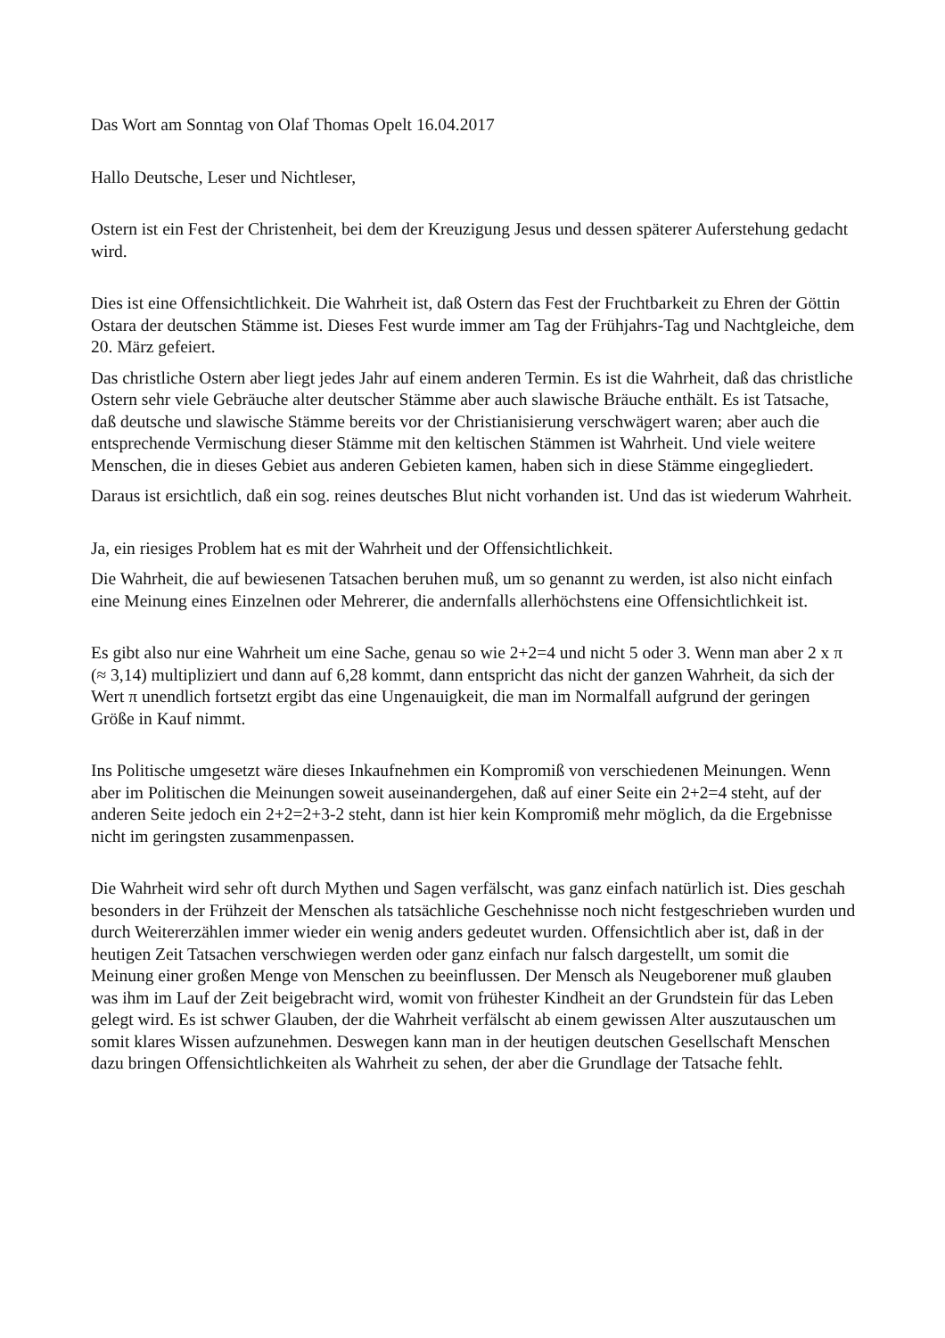Das Wort am Sonntag von Olaf Thomas Opelt 16.04.2017
Hallo Deutsche, Leser und Nichtleser,
Ostern ist ein Fest der Christenheit, bei dem der Kreuzigung Jesus und dessen späterer Auferstehung gedacht wird.
Dies ist eine Offensichtlichkeit. Die Wahrheit ist, daß Ostern das Fest der Fruchtbarkeit zu Ehren der Göttin Ostara der deutschen Stämme ist. Dieses Fest wurde immer am Tag der Frühjahrs-Tag und Nachtgleiche, dem 20. März gefeiert.
Das christliche Ostern aber liegt jedes Jahr auf einem anderen Termin. Es ist die Wahrheit, daß das christliche Ostern sehr viele Gebräuche alter deutscher Stämme aber auch slawische Bräuche enthält. Es ist Tatsache, daß deutsche und slawische Stämme bereits vor der Christianisierung verschwägert waren; aber auch die entsprechende Vermischung dieser Stämme mit den keltischen Stämmen ist Wahrheit. Und viele weitere Menschen, die in dieses Gebiet aus anderen Gebieten kamen, haben sich in diese Stämme eingegliedert.
Daraus ist ersichtlich, daß ein sog. reines deutsches Blut nicht vorhanden ist. Und das ist wiederum Wahrheit.
Ja, ein riesiges Problem hat es mit der Wahrheit und der Offensichtlichkeit.
Die Wahrheit, die auf bewiesenen Tatsachen beruhen muß, um so genannt zu werden, ist also nicht einfach eine Meinung eines Einzelnen oder Mehrerer, die andernfalls allerhöchstens eine Offensichtlichkeit ist.
Es gibt also nur eine Wahrheit um eine Sache, genau so wie 2+2=4 und nicht 5 oder 3. Wenn man aber 2 x π (≈ 3,14) multipliziert und dann auf 6,28 kommt, dann entspricht das nicht der ganzen Wahrheit, da sich der Wert π unendlich fortsetzt ergibt das eine Ungenauigkeit, die man im Normalfall aufgrund der geringen Größe in Kauf nimmt.
Ins Politische umgesetzt wäre dieses Inkaufnehmen ein Kompromiß von verschiedenen Meinungen. Wenn aber im Politischen die Meinungen soweit auseinandergehen, daß auf einer Seite ein 2+2=4 steht, auf der anderen Seite jedoch ein 2+2=2+3-2 steht, dann ist hier kein Kompromiß mehr möglich, da die Ergebnisse nicht im geringsten zusammenpassen.
Die Wahrheit wird sehr oft durch Mythen und Sagen verfälscht, was ganz einfach natürlich ist. Dies geschah besonders in der Frühzeit der Menschen als tatsächliche Geschehnisse noch nicht festgeschrieben wurden und durch Weitererzählen immer wieder ein wenig anders gedeutet wurden. Offensichtlich aber ist, daß in der heutigen Zeit Tatsachen verschwiegen werden oder ganz einfach nur falsch dargestellt, um somit die Meinung einer großen Menge von Menschen zu beeinflussen. Der Mensch als Neugeborener muß glauben was ihm im Lauf der Zeit beigebracht wird, womit von frühester Kindheit an der Grundstein für das Leben gelegt wird. Es ist schwer Glauben, der die Wahrheit verfälscht ab einem gewissen Alter auszutauschen um somit klares Wissen aufzunehmen. Deswegen kann man in der heutigen deutschen Gesellschaft Menschen dazu bringen Offensichtlichkeiten als Wahrheit zu sehen, der aber die Grundlage der Tatsache fehlt.